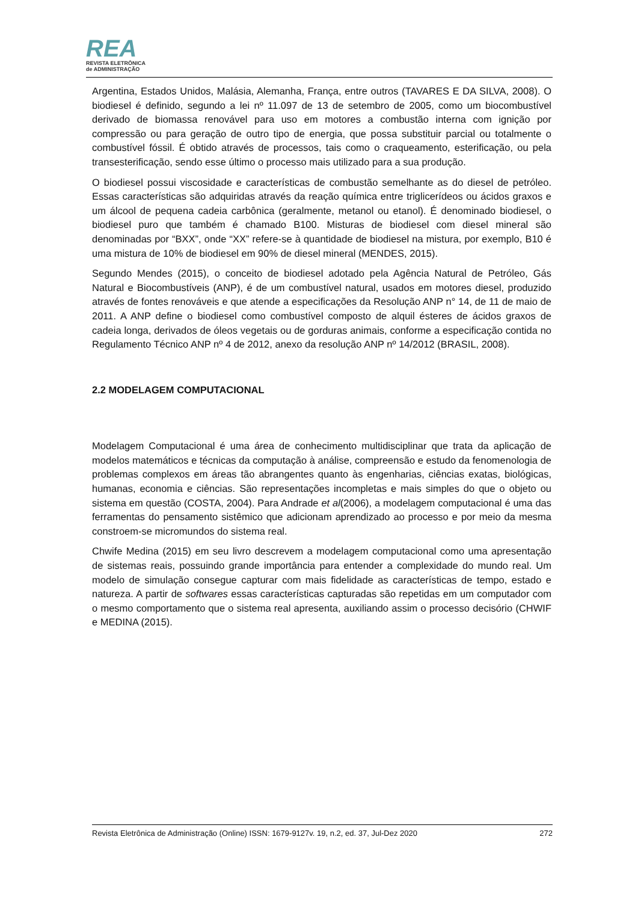REA
REVISTA ELETRÔNICA
de ADMINISTRAÇÃO
Argentina, Estados Unidos, Malásia, Alemanha, França, entre outros (TAVARES E DA SILVA, 2008). O biodiesel é definido, segundo a lei nº 11.097 de 13 de setembro de 2005, como um biocombustível derivado de biomassa renovável para uso em motores a combustão interna com ignição por compressão ou para geração de outro tipo de energia, que possa substituir parcial ou totalmente o combustível fóssil. É obtido através de processos, tais como o craqueamento, esterificação, ou pela transesterificação, sendo esse último o processo mais utilizado para a sua produção.
O biodiesel possui viscosidade e características de combustão semelhante as do diesel de petróleo. Essas características são adquiridas através da reação química entre triglicerídeos ou ácidos graxos e um álcool de pequena cadeia carbônica (geralmente, metanol ou etanol). É denominado biodiesel, o biodiesel puro que também é chamado B100. Misturas de biodiesel com diesel mineral são denominadas por “BXX”, onde “XX” refere-se à quantidade de biodiesel na mistura, por exemplo, B10 é uma mistura de 10% de biodiesel em 90% de diesel mineral (MENDES, 2015).
Segundo Mendes (2015), o conceito de biodiesel adotado pela Agência Natural de Petróleo, Gás Natural e Biocombustíveis (ANP), é de um combustível natural, usados em motores diesel, produzido através de fontes renováveis e que atende a especificações da Resolução ANP n° 14, de 11 de maio de 2011. A ANP define o biodiesel como combustível composto de alquil ésteres de ácidos graxos de cadeia longa, derivados de óleos vegetais ou de gorduras animais, conforme a especificação contida no Regulamento Técnico ANP nº 4 de 2012, anexo da resolução ANP nº 14/2012 (BRASIL, 2008).
2.2 MODELAGEM COMPUTACIONAL
Modelagem Computacional é uma área de conhecimento multidisciplinar que trata da aplicação de modelos matemáticos e técnicas da computação à análise, compreensão e estudo da fenomenologia de problemas complexos em áreas tão abrangentes quanto às engenharias, ciências exatas, biológicas, humanas, economia e ciências. São representações incompletas e mais simples do que o objeto ou sistema em questão (COSTA, 2004). Para Andrade et al(2006), a modelagem computacional é uma das ferramentas do pensamento sistêmico que adicionam aprendizado ao processo e por meio da mesma constroem-se micromundos do sistema real.
Chwife Medina (2015) em seu livro descrevem a modelagem computacional como uma apresentação de sistemas reais, possuindo grande importância para entender a complexidade do mundo real. Um modelo de simulação consegue capturar com mais fidelidade as características de tempo, estado e natureza. A partir de softwares essas características capturadas são repetidas em um computador com o mesmo comportamento que o sistema real apresenta, auxiliando assim o processo decisório (CHWIF e MEDINA (2015).
Revista Eletrônica de Administração (Online) ISSN: 1679-9127v. 19, n.2, ed. 37, Jul-Dez 2020 272